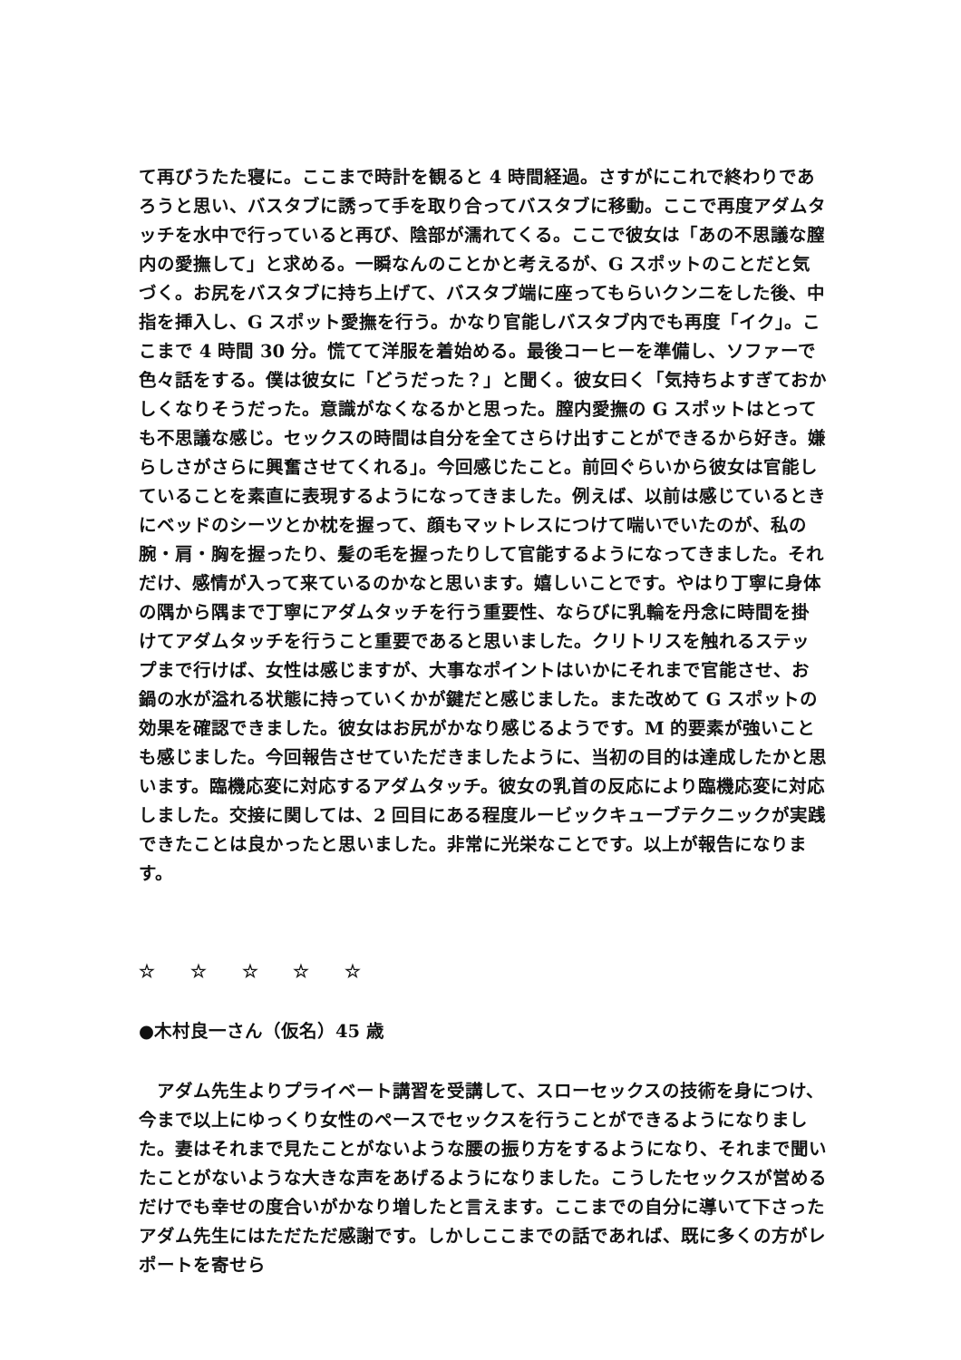て再びうたた寝に。ここまで時計を観ると 4 時間経過。さすがにこれで終わりであろうと思い、バスタブに誘って手を取り合ってバスタブに移動。ここで再度アダムタッチを水中で行っていると再び、陰部が濡れてくる。ここで彼女は「あの不思議な膣内の愛撫して」と求める。一瞬なんのことかと考えるが、G スポットのことだと気づく。お尻をバスタブに持ち上げて、バスタブ端に座ってもらいクンニをした後、中指を挿入し、G スポット愛撫を行う。かなり官能しバスタブ内でも再度「イク」。ここまで 4 時間 30 分。慌てて洋服を着始める。最後コーヒーを準備し、ソファーで色々話をする。僕は彼女に「どうだった？」と聞く。彼女曰く「気持ちよすぎておかしくなりそうだった。意識がなくなるかと思った。膣内愛撫の G スポットはとっても不思議な感じ。セックスの時間は自分を全てさらけ出すことができるから好き。嫌らしさがさらに興奮させてくれる」。今回感じたこと。前回ぐらいから彼女は官能していることを素直に表現するようになってきました。例えば、以前は感じているときにベッドのシーツとか枕を握って、顔もマットレスにつけて喘いでいたのが、私の腕・肩・胸を握ったり、髪の毛を握ったりして官能するようになってきました。それだけ、感情が入って来ているのかなと思います。嬉しいことです。やはり丁寧に身体の隅から隅まで丁寧にアダムタッチを行う重要性、ならびに乳輪を丹念に時間を掛けてアダムタッチを行うこと重要であると思いました。クリトリスを触れるステップまで行けば、女性は感じますが、大事なポイントはいかにそれまで官能させ、お鍋の水が溢れる状態に持っていくかが鍵だと感じました。また改めて G スポットの効果を確認できました。彼女はお尻がかなり感じるようです。M 的要素が強いことも感じました。今回報告させていただきましたように、当初の目的は達成したかと思います。臨機応変に対応するアダムタッチ。彼女の乳首の反応により臨機応変に対応しました。交接に関しては、2 回目にある程度ルービックキューブテクニックが実践できたことは良かったと思いました。非常に光栄なことです。以上が報告になります。
☆ ☆ ☆ ☆ ☆
●木村良一さん（仮名）45 歳
　アダム先生よりプライベート講習を受講して、スローセックスの技術を身につけ、今まで以上にゆっくり女性のペースでセックスを行うことができるようになりました。妻はそれまで見たことがないような腰の振り方をするようになり、それまで聞いたことがないような大きな声をあげるようになりました。こうしたセックスが営めるだけでも幸せの度合いがかなり増したと言えます。ここまでの自分に導いて下さったアダム先生にはただただ感謝です。しかしここまでの話であれば、既に多くの方がレポートを寄せら